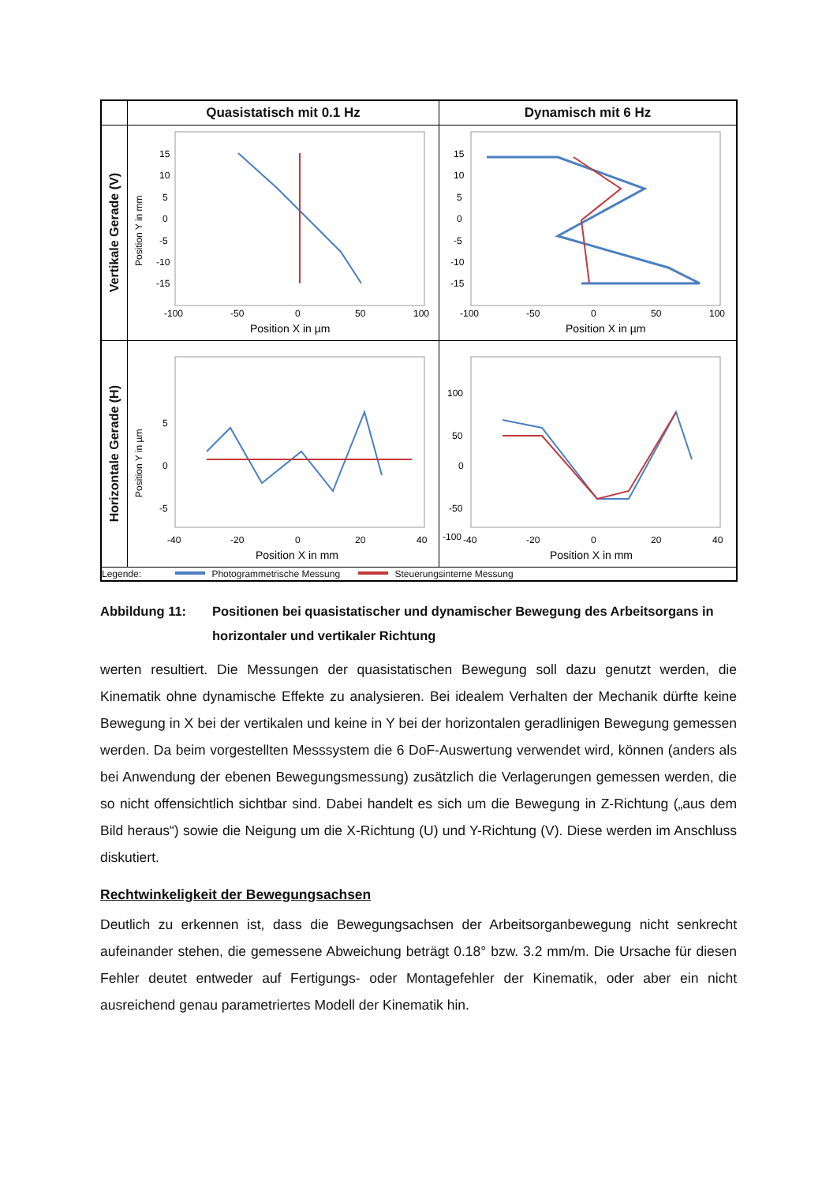| | Quasistatisch mit 0.1 Hz | Dynamisch mit 6 Hz |
| --- | --- | --- |
| Vertikale Gerade (V) | Position Y in mm 15 10 5 0 -5 -10 -15 -100 -50 0 50 100 Position X in µm | 15 10 5 0 -5 -10 -15 -100 -50 0 50 100 Position X in µm |
| Horizontale Gerade (H) | Position Y in µm 5 0 -5 -40 -20 0 20 40 Position X in mm | 100 50 0 -50 -100 -40 -20 0 20 40 Position X in mm |
| Legende: Photogrammetrische Messung Steuerungsinterne Messung | | |
Abbildung 11: Positionen bei quasistatischer und dynamischer Bewegung des Arbeitsorgans in horizontaler und vertikaler Richtung
werten resultiert. Die Messungen der quasistatischen Bewegung soll dazu genutzt werden, die Kinematik ohne dynamische Effekte zu analysieren. Bei idealem Verhalten der Mechanik dürfte keine Bewegung in X bei der vertikalen und keine in Y bei der horizontalen geradlinigen Bewegung gemessen werden. Da beim vorgestellten Messsystem die 6 DoF-Auswertung verwendet wird, können (anders als bei Anwendung der ebenen Bewegungsmessung) zusätzlich die Verlagerungen gemessen werden, die so nicht offensichtlich sichtbar sind. Dabei handelt es sich um die Bewegung in Z-Richtung („aus dem Bild heraus“) sowie die Neigung um die X-Richtung (U) und Y-Richtung (V). Diese werden im Anschluss diskutiert.
Rechtwinkeligkeit der Bewegungsachsen
Deutlich zu erkennen ist, dass die Bewegungsachsen der Arbeitsorganbewegung nicht senkrecht aufeinander stehen, die gemessene Abweichung beträgt 0.18° bzw. 3.2 mm/m. Die Ursache für diesen Fehler deutet entweder auf Fertigungs- oder Montagefehler der Kinematik, oder aber ein nicht ausreichend genau parametriertes Modell der Kinematik hin.